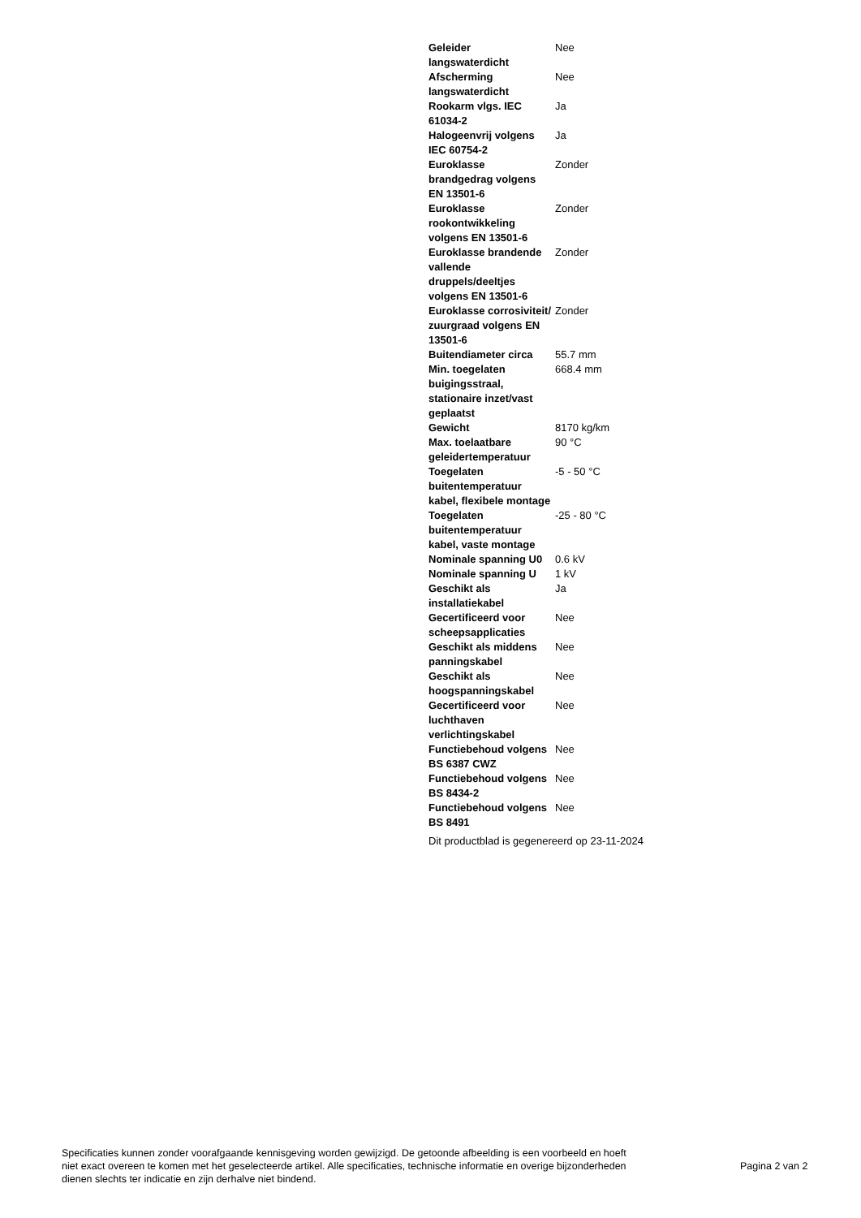| Geleider langswaterdicht | Nee |
| Afscherming langswaterdicht | Nee |
| Rookarm vlgs. IEC 61034-2 | Ja |
| Halogeenvrij volgens IEC 60754-2 | Ja |
| Euroklasse brandgedrag volgens EN 13501-6 | Zonder |
| Euroklasse rookontwikkeling volgens EN 13501-6 | Zonder |
| Euroklasse brandende vallende druppels/deeltjes volgens EN 13501-6 | Zonder |
| Euroklasse corrosiviteit/ zuurgraad volgens EN 13501-6 | Zonder |
| Buitendiameter circa | 55.7 mm |
| Min. toegelaten buigingsstraal, stationaire inzet/vast geplaatst | 668.4 mm |
| Gewicht | 8170 kg/km |
| Max. toelaatbare geleidertemperatuur | 90 °C |
| Toegelaten buitentemperatuur kabel, flexibele montage | -5 - 50 °C |
| Toegelaten buitentemperatuur kabel, vaste montage | -25 - 80 °C |
| Nominale spanning U0 | 0.6 kV |
| Nominale spanning U | 1 kV |
| Geschikt als installatiekabel | Ja |
| Gecertificeerd voor scheepsapplicaties | Nee |
| Geschikt als middens panningskabel | Nee |
| Geschikt als hoogspanningskabel | Nee |
| Gecertificeerd voor luchthaven verlichtingskabel | Nee |
| Functiebehoud volgens BS 6387 CWZ | Nee |
| Functiebehoud volgens BS 8434-2 | Nee |
| Functiebehoud volgens BS 8491 | Nee |
Dit productblad is gegenereerd op 23-11-2024
Specificaties kunnen zonder voorafgaande kennisgeving worden gewijzigd. De getoonde afbeelding is een voorbeeld en hoeft niet exact overeen te komen met het geselecteerde artikel. Alle specificaties, technische informatie en overige bijzonderheden dienen slechts ter indicatie en zijn derhalve niet bindend.
Pagina 2 van 2